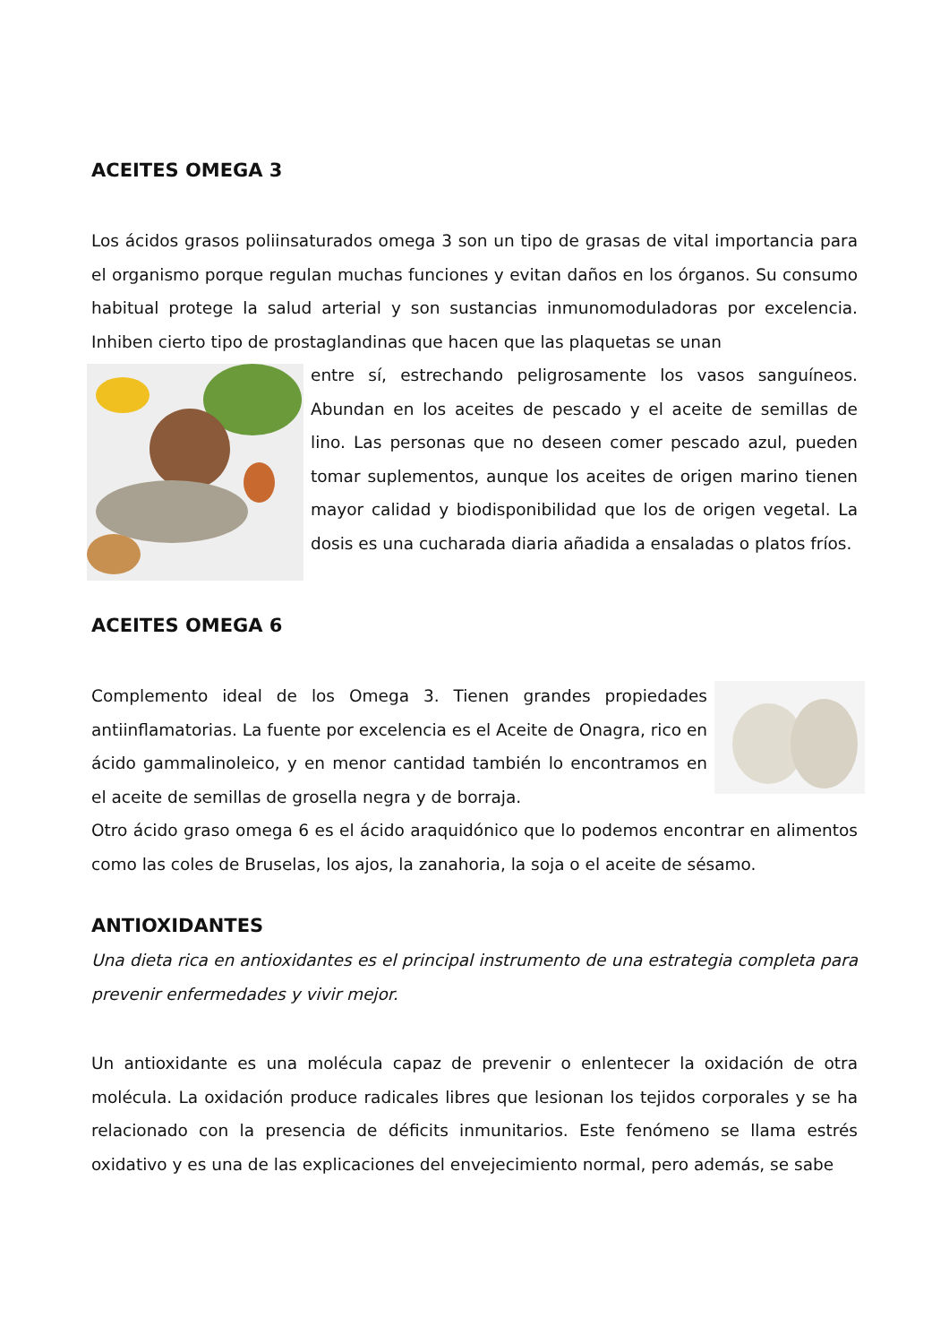ACEITES OMEGA 3
Los ácidos grasos poliinsaturados omega 3 son un tipo de grasas de vital importancia para el organismo porque regulan muchas funciones y evitan daños en los órganos. Su consumo habitual protege la salud arterial y son sustancias inmunomoduladoras por excelencia. Inhiben cierto tipo de prostaglandinas que hacen que las plaquetas se unan
entre sí, estrechando peligrosamente los vasos sanguíneos. Abundan en los aceites de pescado y el aceite de semillas de lino. Las personas que no deseen comer pescado azul, pueden tomar suplementos, aunque los aceites de origen marino tienen mayor calidad y biodisponibilidad que los de origen vegetal. La dosis es una cucharada diaria añadida a ensaladas o platos fríos.
ACEITES OMEGA 6
Complemento ideal de los Omega 3. Tienen grandes propiedades antiinflamatorias. La fuente por excelencia es el Aceite de Onagra, rico en ácido gammalinoleico, y en menor cantidad también lo encontramos en el aceite de semillas de grosella negra y de borraja.
Otro ácido graso omega 6 es el ácido araquidónico que lo podemos encontrar en alimentos como las coles de Bruselas, los ajos, la zanahoria, la soja o el aceite de sésamo.
ANTIOXIDANTES
Una dieta rica en antioxidantes es el principal instrumento de una estrategia completa para prevenir enfermedades y vivir mejor.
Un antioxidante es una molécula capaz de prevenir o enlentecer la oxidación de otra molécula. La oxidación produce radicales libres que lesionan los tejidos corporales y se ha relacionado con la presencia de déficits inmunitarios. Este fenómeno se llama estrés oxidativo y es una de las explicaciones del envejecimiento normal, pero además, se sabe